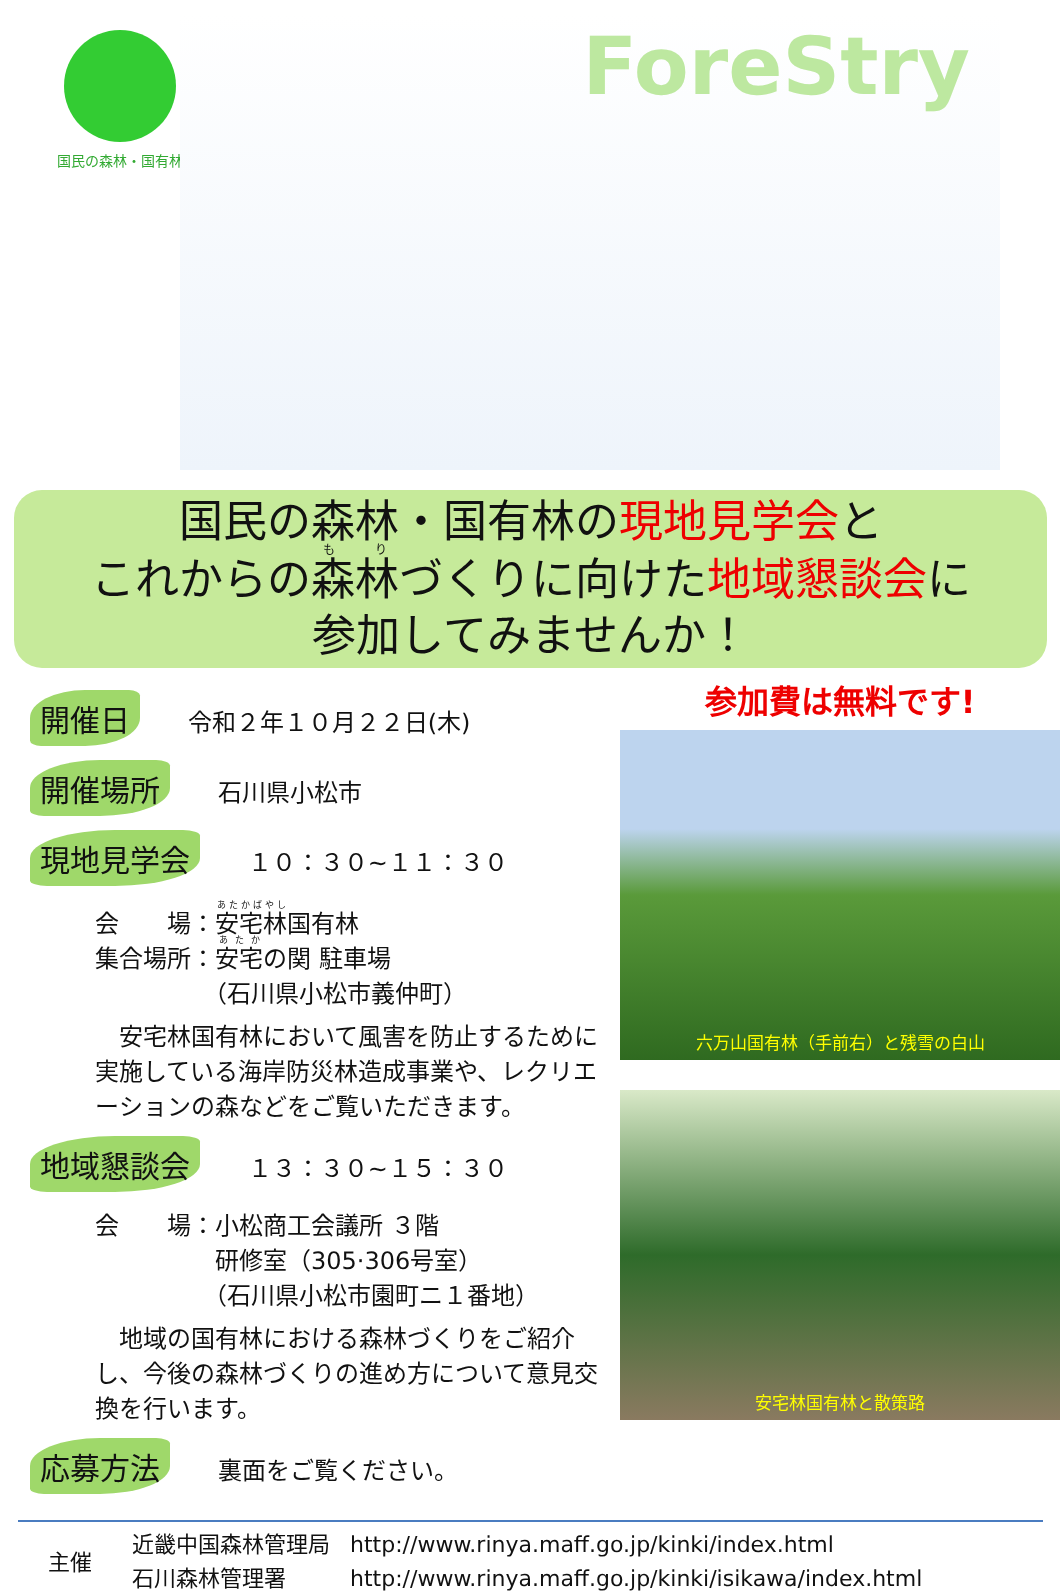国民の森林・国有林
ForeStry
国民の森林・国有林の現地見学会と
これからの森林づくりに向けた地域懇談会に
参加してみませんか！
開催日 令和２年１０月２２日(木)
開催場所 石川県小松市
現地見学会 １０：３０~１１：３０
会　　場：安宅林国有林
集合場所：安宅の関 駐車場
　　　　　（石川県小松市義仲町）
　安宅林国有林において風害を防止するために実施している海岸防災林造成事業や、レクリエーションの森などをご覧いただきます。
地域懇談会 １３：３０~１５：３０
会　　場：小松商工会議所 ３階
　　　　　研修室（305·306号室）
　　　　　（石川県小松市園町ニ１番地）
　地域の国有林における森林づくりをご紹介し、今後の森林づくりの進め方について意見交換を行います。
応募方法 裏面をご覧ください。
参加費は無料です!
六万山国有林（手前右）と残雪の白山
安宅林国有林と散策路
主催
近畿中国森林管理局
石川森林管理署
http://www.rinya.maff.go.jp/kinki/index.html
http://www.rinya.maff.go.jp/kinki/isikawa/index.html